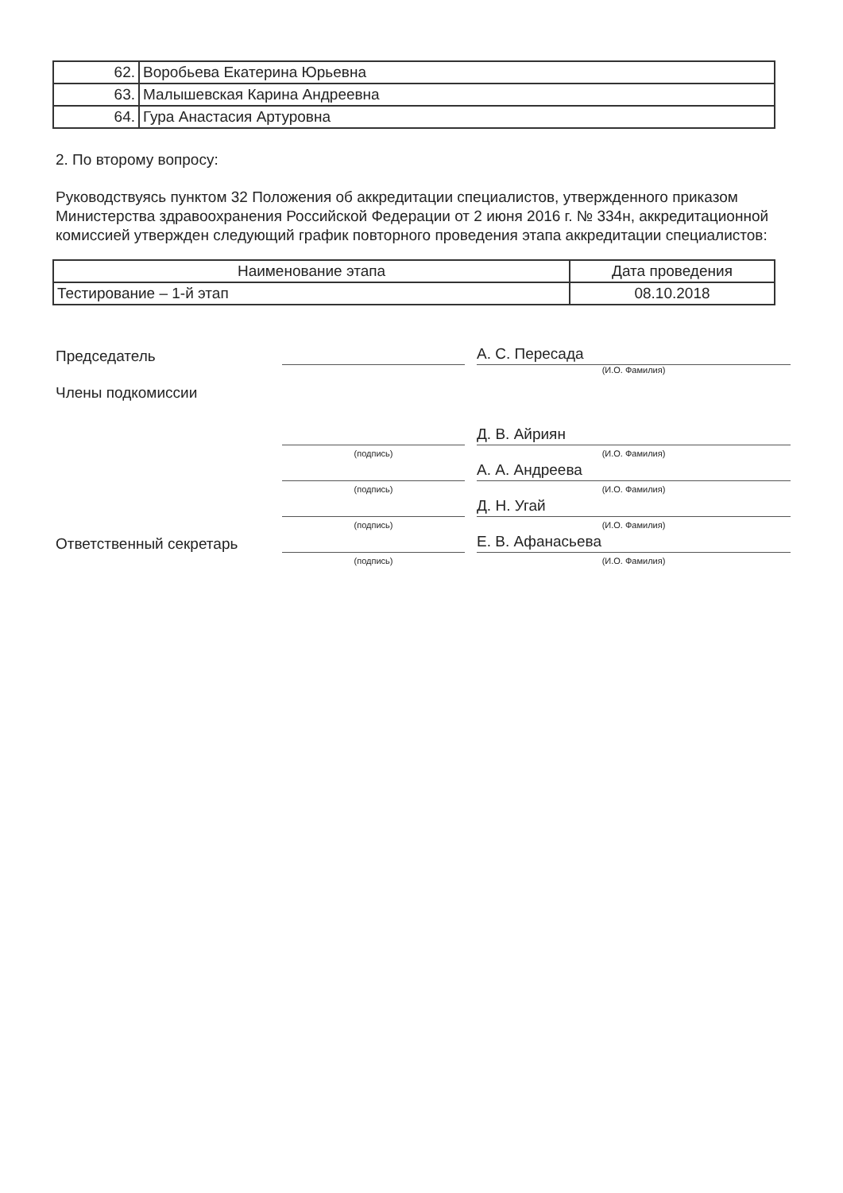| 62. | Воробьева Екатерина Юрьевна |
| 63. | Малышевская Карина Андреевна |
| 64. | Гура Анастасия Артуровна |
2. По второму вопросу:
Руководствуясь пунктом 32 Положения об аккредитации специалистов, утвержденного приказом Министерства здравоохранения Российской Федерации от 2 июня 2016 г. № 334н, аккредитационной комиссией утвержден следующий график повторного проведения этапа аккредитации специалистов:
| Наименование этапа | Дата проведения |
| --- | --- |
| Тестирование – 1-й этап | 08.10.2018 |
Председатель
А. С. Пересада
(И.О. Фамилия)
Члены подкомиссии
Д. В. Айриян
(подпись)
(И.О. Фамилия)
А. А. Андреева
(подпись)
(И.О. Фамилия)
Д. Н. Угай
(подпись)
(И.О. Фамилия)
Ответственный секретарь
Е. В. Афанасьева
(подпись)
(И.О. Фамилия)